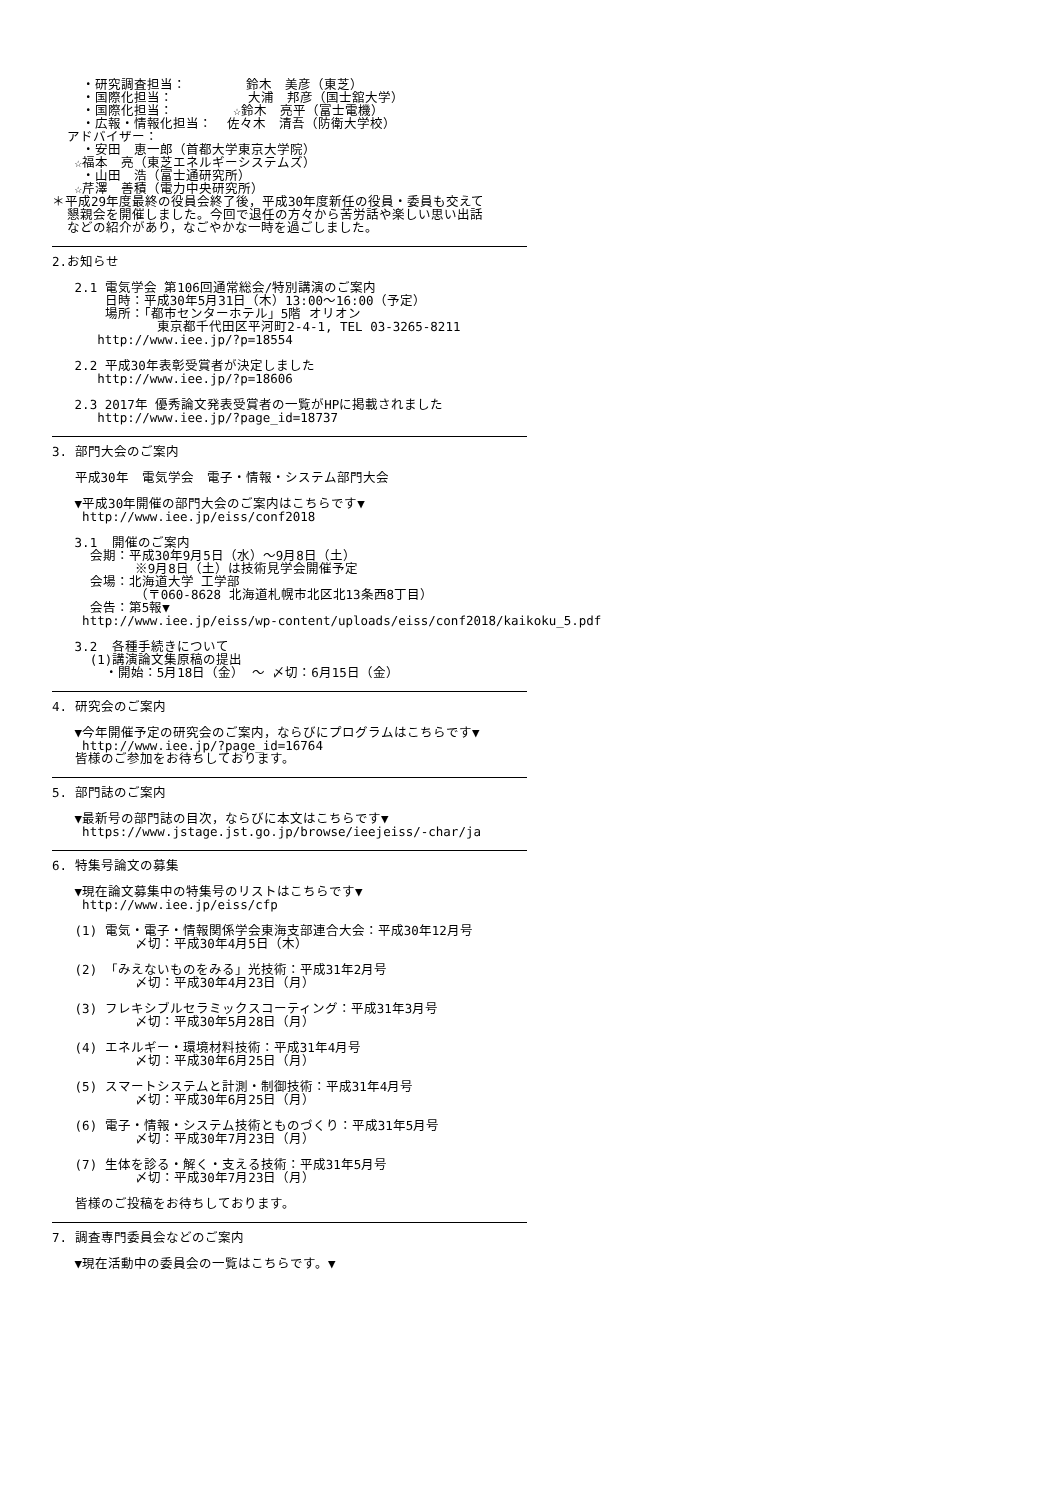・研究調査担当：        鈴木　美彦（東芝）
    ・国際化担当：          大浦　邦彦（国士舘大学）
    ・国際化担当：        ☆鈴木　亮平（富士電機）
    ・広報・情報化担当：  佐々木　清吾（防衛大学校）
  アドバイザー：
    ・安田　恵一郎（首都大学東京大学院）
   ☆福本　亮（東芝エネルギーシステムズ）
    ・山田　浩（富士通研究所）
   ☆芹澤　善積（電力中央研究所）
＊平成29年度最終の役員会終了後，平成30年度新任の役員・委員も交えて
  懇親会を開催しました。今回で退任の方々から苦労話や楽しい思い出話
  などの紹介があり，なごやかな一時を過ごしました。
2.お知らせ

   2.1 電気学会 第106回通常総会/特別講演のご案内
       日時：平成30年5月31日（木）13:00～16:00（予定）
       場所：「都市センターホテル」5階 オリオン
              東京都千代田区平河町2-4-1, TEL 03-3265-8211
      http://www.iee.jp/?p=18554

   2.2 平成30年表彰受賞者が決定しました
      http://www.iee.jp/?p=18606

   2.3 2017年 優秀論文発表受賞者の一覧がHPに掲載されました
      http://www.iee.jp/?page_id=18737
3. 部門大会のご案内

   平成30年　電気学会　電子・情報・システム部門大会

   ▼平成30年開催の部門大会のご案内はこちらです▼
    http://www.iee.jp/eiss/conf2018

   3.1  開催のご案内
     会期：平成30年9月5日（水）～9月8日（土）
           ※9月8日（土）は技術見学会開催予定
     会場：北海道大学 工学部
           （〒060-8628 北海道札幌市北区北13条西8丁目）
     会告：第5報▼
    http://www.iee.jp/eiss/wp-content/uploads/eiss/conf2018/kaikoku_5.pdf

   3.2  各種手続きについて
     (1)講演論文集原稿の提出
       ・開始：5月18日（金） ～ 〆切：6月15日（金）
4. 研究会のご案内

   ▼今年開催予定の研究会のご案内，ならびにプログラムはこちらです▼
    http://www.iee.jp/?page_id=16764
   皆様のご参加をお待ちしております。
5. 部門誌のご案内

   ▼最新号の部門誌の目次，ならびに本文はこちらです▼
    https://www.jstage.jst.go.jp/browse/ieejeiss/-char/ja
6. 特集号論文の募集

   ▼現在論文募集中の特集号のリストはこちらです▼
    http://www.iee.jp/eiss/cfp

   (1) 電気・電子・情報関係学会東海支部連合大会：平成30年12月号
           〆切：平成30年4月5日（木）

   (2) 「みえないものをみる」光技術：平成31年2月号
           〆切：平成30年4月23日（月）

   (3) フレキシブルセラミックスコーティング：平成31年3月号
           〆切：平成30年5月28日（月）

   (4) エネルギー・環境材料技術：平成31年4月号
           〆切：平成30年6月25日（月）

   (5) スマートシステムと計測・制御技術：平成31年4月号
           〆切：平成30年6月25日（月）

   (6) 電子・情報・システム技術とものづくり：平成31年5月号
           〆切：平成30年7月23日（月）

   (7) 生体を診る・解く・支える技術：平成31年5月号
           〆切：平成30年7月23日（月）

   皆様のご投稿をお待ちしております。
7. 調査専門委員会などのご案内

   ▼現在活動中の委員会の一覧はこちらです。▼